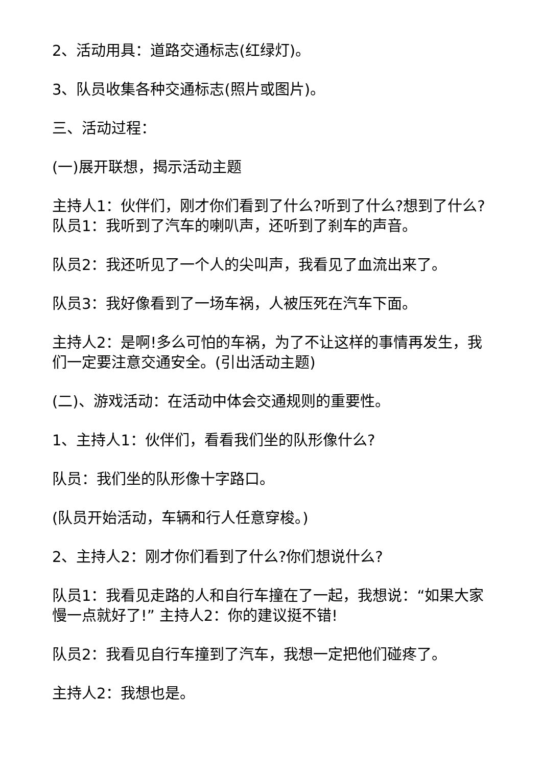2、活动用具：道路交通标志(红绿灯)。
3、队员收集各种交通标志(照片或图片)。
三、活动过程：
(一)展开联想，揭示活动主题
主持人1：伙伴们，刚才你们看到了什么?听到了什么?想到了什么? 队员1：我听到了汽车的喇叭声，还听到了刹车的声音。
队员2：我还听见了一个人的尖叫声，我看见了血流出来了。
队员3：我好像看到了一场车祸，人被压死在汽车下面。
主持人2：是啊!多么可怕的车祸，为了不让这样的事情再发生，我们一定要注意交通安全。(引出活动主题)
(二)、游戏活动：在活动中体会交通规则的重要性。
1、主持人1：伙伴们，看看我们坐的队形像什么?
队员：我们坐的队形像十字路口。
(队员开始活动，车辆和行人任意穿梭。)
2、主持人2：刚才你们看到了什么?你们想说什么?
队员1：我看见走路的人和自行车撞在了一起，我想说：“如果大家慢一点就好了!” 主持人2：你的建议挺不错!
队员2：我看见自行车撞到了汽车，我想一定把他们碰疼了。
主持人2：我想也是。